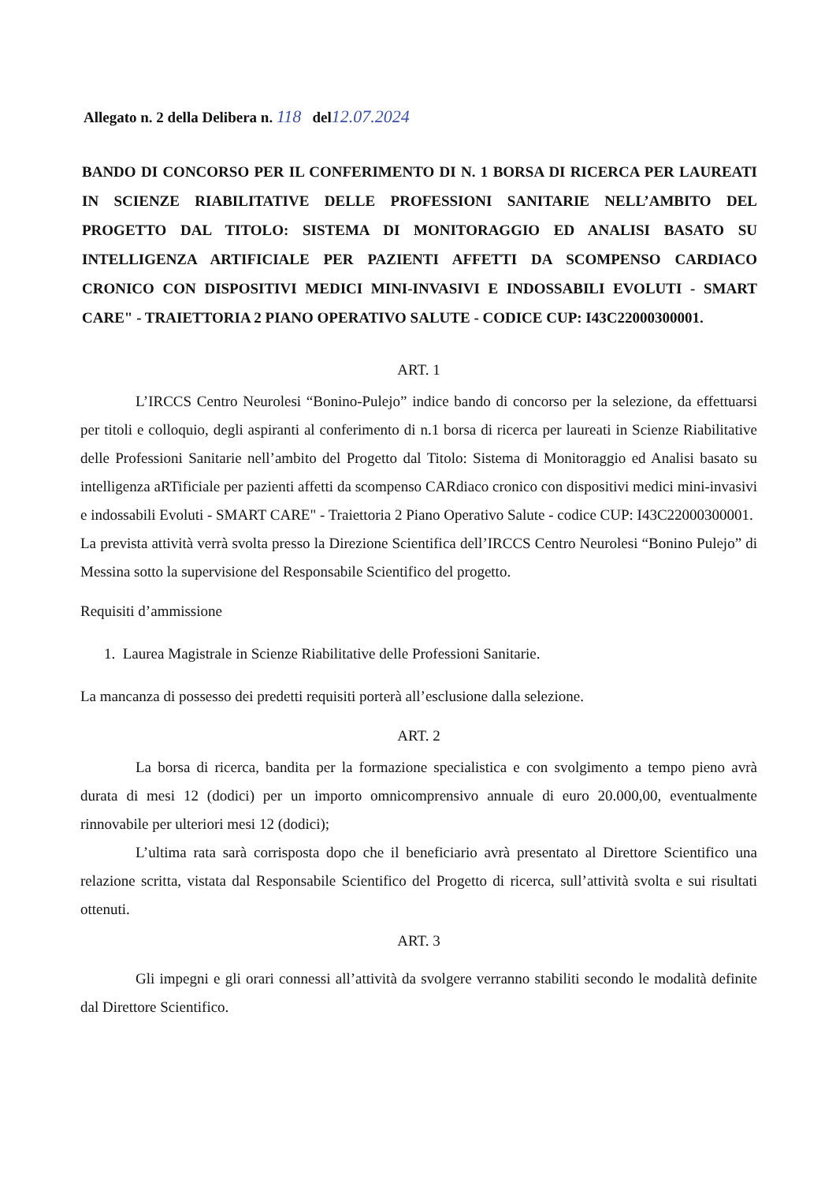Allegato n. 2 della Delibera n. 118 del12.07.2024
BANDO DI CONCORSO PER IL CONFERIMENTO DI N. 1 BORSA DI RICERCA PER LAUREATI IN SCIENZE RIABILITATIVE DELLE PROFESSIONI SANITARIE NELL’AMBITO DEL PROGETTO DAL TITOLO: SISTEMA DI MONITORAGGIO ED ANALISI BASATO SU INTELLIGENZA ARTIFICIALE PER PAZIENTI AFFETTI DA SCOMPENSO CARDIACO CRONICO CON DISPOSITIVI MEDICI MINI-INVASIVI E INDOSSABILI EVOLUTI - SMART CARE" - TRAIETTORIA 2 PIANO OPERATIVO SALUTE - CODICE CUP: I43C22000300001.
ART. 1
L’IRCCS Centro Neurolesi “Bonino-Pulejo” indice bando di concorso per la selezione, da effettuarsi per titoli e colloquio, degli aspiranti al conferimento di n.1 borsa di ricerca per laureati in Scienze Riabilitative delle Professioni Sanitarie nell’ambito del Progetto dal Titolo: Sistema di Monitoraggio ed Analisi basato su intelligenza aRTificiale per pazienti affetti da scompenso CARdiaco cronico con dispositivi medici mini-invasivi e indossabili Evoluti - SMART CARE" - Traiettoria 2 Piano Operativo Salute - codice CUP: I43C22000300001.
La prevista attività verrà svolta presso la Direzione Scientifica dell’IRCCS Centro Neurolesi “Bonino Pulejo” di Messina sotto la supervisione del Responsabile Scientifico del progetto.
Requisiti d’ammissione
1. Laurea Magistrale in Scienze Riabilitative delle Professioni Sanitarie.
La mancanza di possesso dei predetti requisiti porterà all’esclusione dalla selezione.
ART. 2
La borsa di ricerca, bandita per la formazione specialistica e con svolgimento a tempo pieno avrà durata di mesi 12 (dodici) per un importo omnicomprensivo annuale di euro 20.000,00, eventualmente rinnovabile per ulteriori mesi 12 (dodici);
L’ultima rata sarà corrisposta dopo che il beneficiario avrà presentato al Direttore Scientifico una relazione scritta, vistata dal Responsabile Scientifico del Progetto di ricerca, sull’attività svolta e sui risultati ottenuti.
ART. 3
Gli impegni e gli orari connessi all’attività da svolgere verranno stabiliti secondo le modalità definite dal Direttore Scientifico.